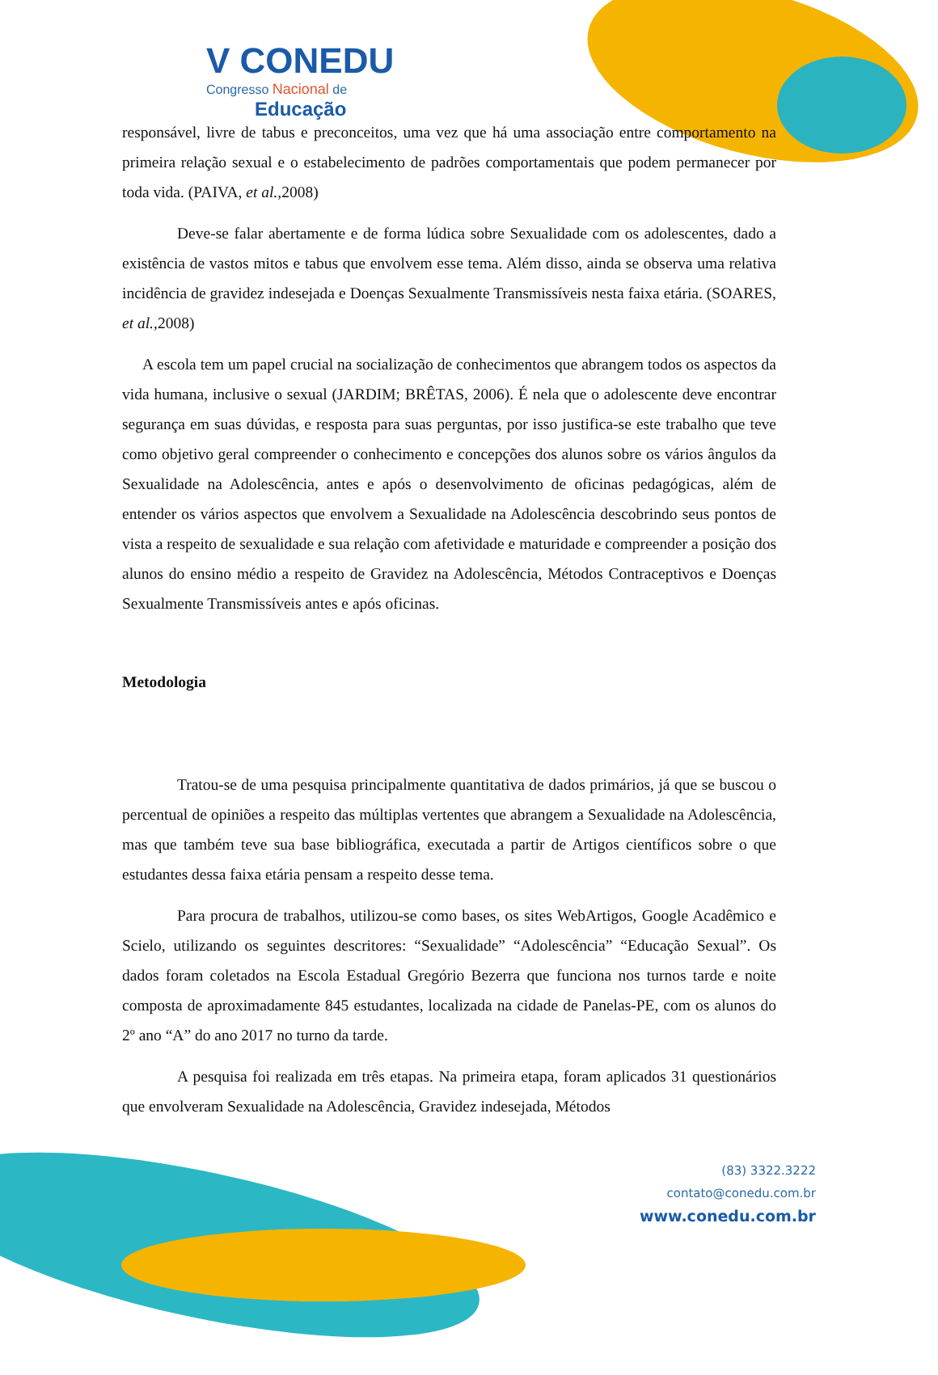V CONEDU
Congresso Nacional de
Educação
responsável, livre de tabus e preconceitos, uma vez que há uma associação entre comportamento na primeira relação sexual e o estabelecimento de padrões comportamentais que podem permanecer por toda vida. (PAIVA, et al., 2008)
Deve-se falar abertamente e de forma lúdica sobre Sexualidade com os adolescentes, dado a existência de vastos mitos e tabus que envolvem esse tema. Além disso, ainda se observa uma relativa incidência de gravidez indesejada e Doenças Sexualmente Transmissíveis nesta faixa etária. (SOARES, et al., 2008)
A escola tem um papel crucial na socialização de conhecimentos que abrangem todos os aspectos da vida humana, inclusive o sexual (JARDIM; BRÊTAS, 2006). É nela que o adolescente deve encontrar segurança em suas dúvidas, e resposta para suas perguntas, por isso justifica-se este trabalho que teve como objetivo geral compreender o conhecimento e concepções dos alunos sobre os vários ângulos da Sexualidade na Adolescência, antes e após o desenvolvimento de oficinas pedagógicas, além de entender os vários aspectos que envolvem a Sexualidade na Adolescência descobrindo seus pontos de vista a respeito de sexualidade e sua relação com afetividade e maturidade e compreender a posição dos alunos do ensino médio a respeito de Gravidez na Adolescência, Métodos Contraceptivos e Doenças Sexualmente Transmissíveis antes e após oficinas.
Metodologia
Tratou-se de uma pesquisa principalmente quantitativa de dados primários, já que se buscou o percentual de opiniões a respeito das múltiplas vertentes que abrangem a Sexualidade na Adolescência, mas que também teve sua base bibliográfica, executada a partir de Artigos científicos sobre o que estudantes dessa faixa etária pensam a respeito desse tema.
Para procura de trabalhos, utilizou-se como bases, os sites WebArtigos, Google Acadêmico e Scielo, utilizando os seguintes descritores: “Sexualidade” “Adolescência” “Educação Sexual”. Os dados foram coletados na Escola Estadual Gregório Bezerra que funciona nos turnos tarde e noite composta de aproximadamente 845 estudantes, localizada na cidade de Panelas-PE, com os alunos do 2º ano “A” do ano 2017 no turno da tarde.
A pesquisa foi realizada em três etapas. Na primeira etapa, foram aplicados 31 questionários que envolveram Sexualidade na Adolescência, Gravidez indesejada, Métodos
(83) 3322.3222
contato@conedu.com.br
www.conedu.com.br